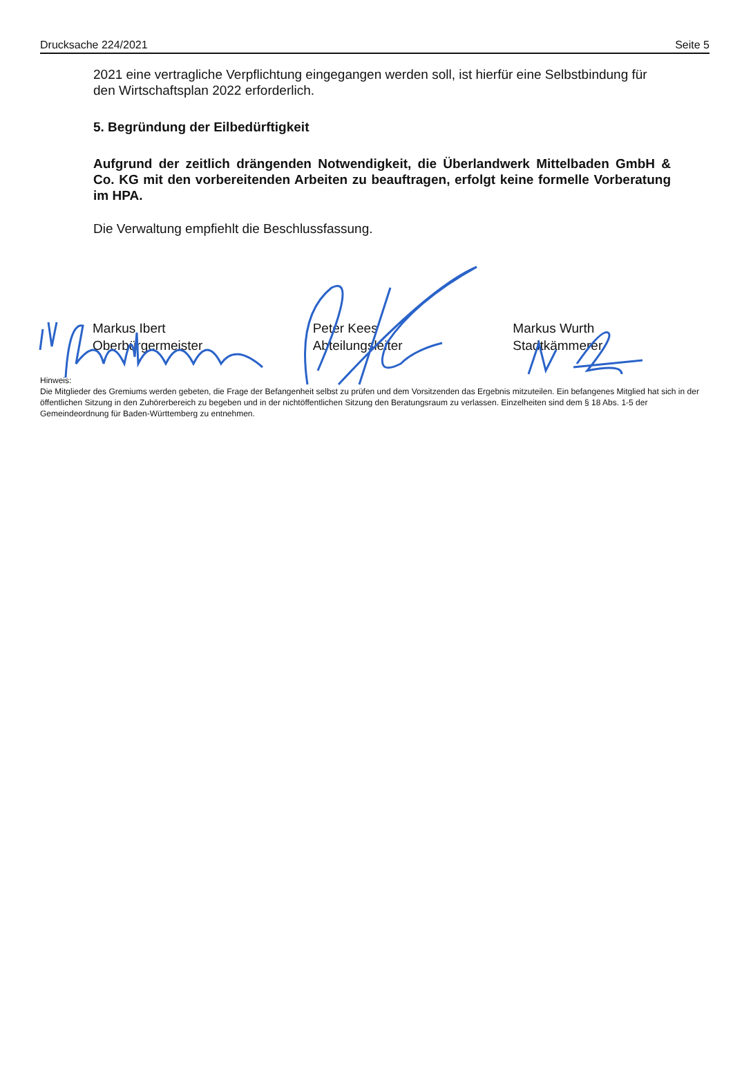Drucksache 224/2021 Seite 5
2021 eine vertragliche Verpflichtung eingegangen werden soll, ist hierfür eine Selbstbindung für den Wirtschaftsplan 2022 erforderlich.
5. Begründung der Eilbedürftigkeit
Aufgrund der zeitlich drängenden Notwendigkeit, die Überlandwerk Mittelbaden GmbH & Co. KG mit den vorbereitenden Arbeiten zu beauftragen, erfolgt keine formelle Vorberatung im HPA.
Die Verwaltung empfiehlt die Beschlussfassung.
Markus Ibert
Oberbürgermeister
Peter Kees
Abteilungsleiter
Markus Wurth
Stadtkämmerer
Hinweis:
Die Mitglieder des Gremiums werden gebeten, die Frage der Befangenheit selbst zu prüfen und dem Vorsitzenden das Ergebnis mitzuteilen. Ein befangenes Mitglied hat sich in der öffentlichen Sitzung in den Zuhörerbereich zu begeben und in der nichtöffentlichen Sitzung den Beratungsraum zu verlassen. Einzelheiten sind dem § 18 Abs. 1-5 der Gemeindeordnung für Baden-Württemberg zu entnehmen.